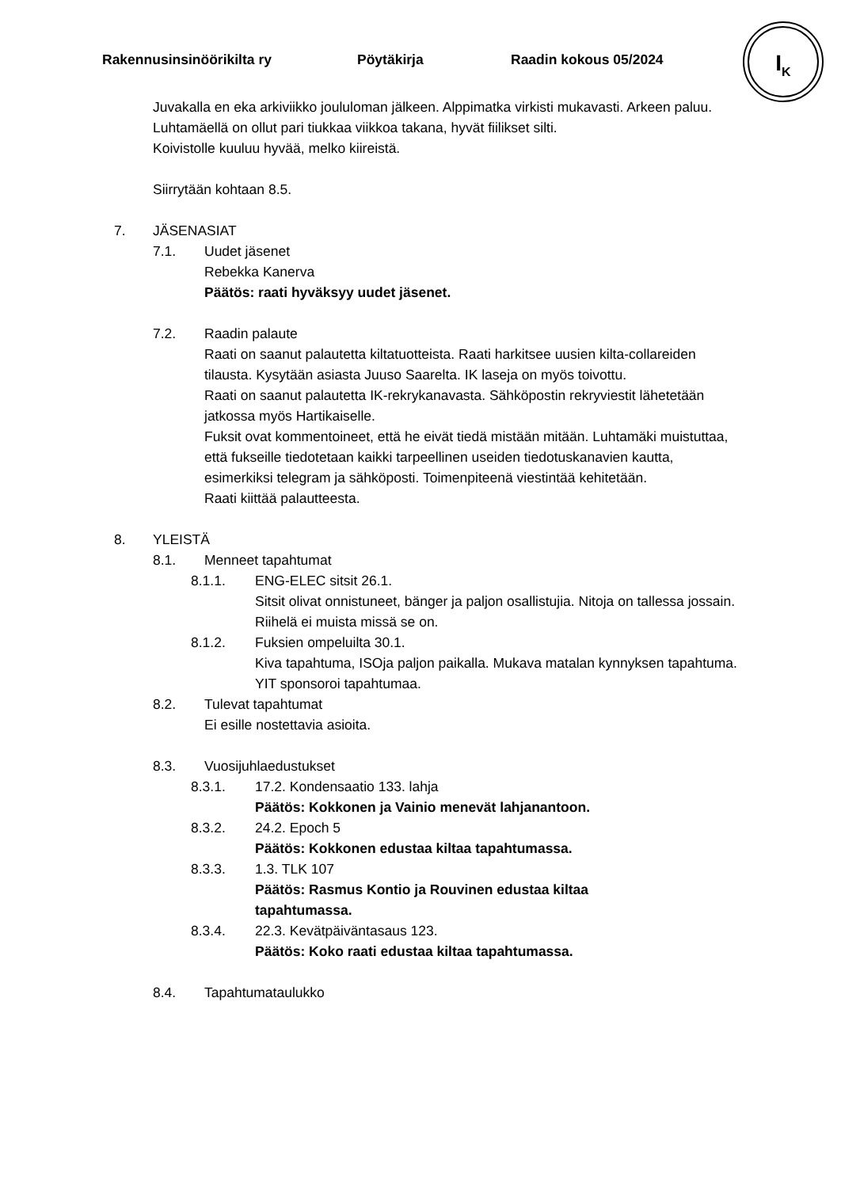Rakennusinsinöörikilta ry Pöytäkirja Raadin kokous 05/2024
I<sub>K</sub>
Juvakalla en eka arkiviikko joululoman jälkeen. Alppimatka virkisti mukavasti. Arkeen paluu.
Luhtamäellä on ollut pari tiukkaa viikkoa takana, hyvät fiilikset silti.
Koivistolle kuuluu hyvää, melko kiireistä.
Siirrytään kohtaan 8.5.
7. JÄSENASIAT
7.1. Uudet jäsenet
Rebekka Kanerva
Päätös: raati hyväksyy uudet jäsenet.
7.2. Raadin palaute
Raati on saanut palautetta kiltatuotteista. Raati harkitsee uusien kilta-collareiden tilausta. Kysytään asiasta Juuso Saarelta. IK laseja on myös toivottu.
Raati on saanut palautetta IK-rekrykanavasta. Sähköpostin rekryviestit lähetetään jatkossa myös Hartikaiselle.
Fuksit ovat kommentoineet, että he eivät tiedä mistään mitään. Luhtamäki muistuttaa, että fukseille tiedotetaan kaikki tarpeellinen useiden tiedotuskanavien kautta, esimerkiksi telegram ja sähköposti. Toimenpiteenä viestintää kehitetään.
Raati kiittää palautteesta.
8. YLEISTÄ
8.1. Menneet tapahtumat
8.1.1. ENG-ELEC sitsit 26.1.
Sitsit olivat onnistuneet, bänger ja paljon osallistujia. Nitoja on tallessa jossain. Riihelä ei muista missä se on.
8.1.2. Fuksien ompeluilta 30.1.
Kiva tapahtuma, ISOja paljon paikalla. Mukava matalan kynnyksen tapahtuma. YIT sponsoroi tapahtumaa.
8.2. Tulevat tapahtumat
Ei esille nostettavia asioita.
8.3. Vuosijuhlaedustukset
8.3.1. 17.2. Kondensaatio 133. lahja
Päätös: Kokkonen ja Vainio menevät lahjanantoon.
8.3.2. 24.2. Epoch 5
Päätös: Kokkonen edustaa kiltaa tapahtumassa.
8.3.3. 1.3. TLK 107
Päätös: Rasmus Kontio ja Rouvinen edustaa kiltaa tapahtumassa.
8.3.4. 22.3. Kevätpäiväntasaus 123.
Päätös: Koko raati edustaa kiltaa tapahtumassa.
8.4. Tapahtumataulukko